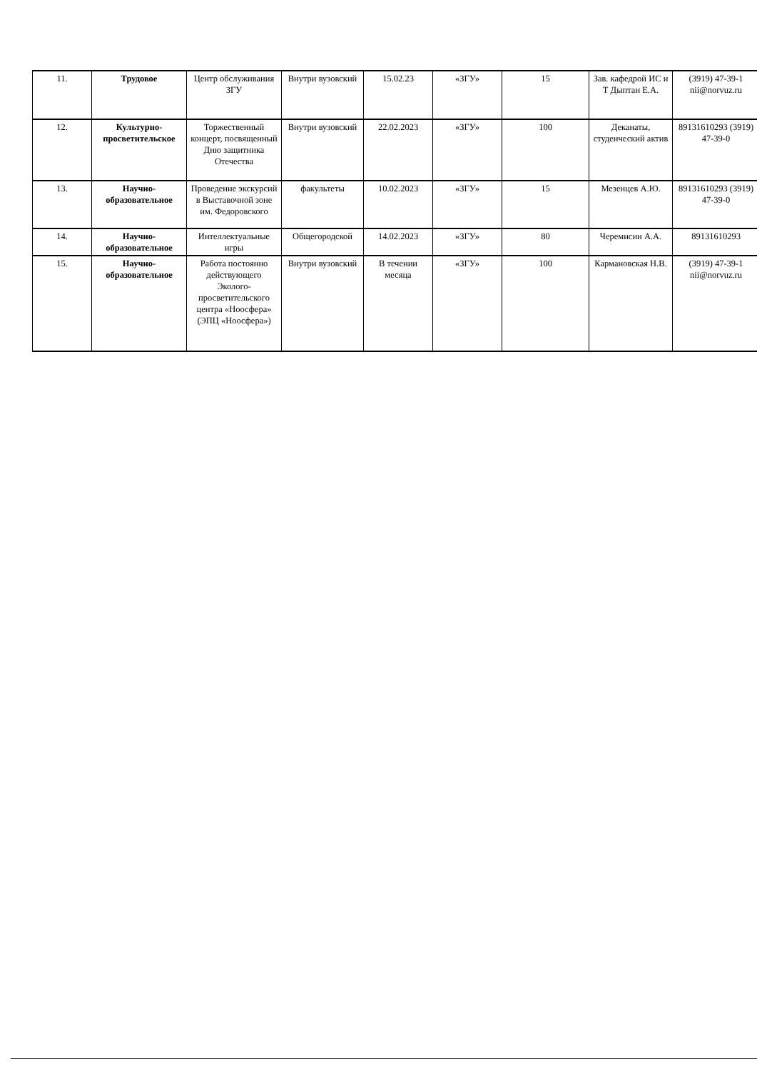| 11. | Трудовое | Центр обслуживания ЗГУ | Внутри вузовский | 15.02.23 | «ЗГУ» | 15 | Зав. кафедрой ИС и Т Дыптан Е.А. | (3919) 47-39-1 nii@norvuz.ru |
| 12. | Культурно-просветительское | Торжественный концерт, посвященный Дню защитника Отечества | Внутри вузовский | 22.02.2023 | «ЗГУ» | 100 | Деканаты, студенческий актив | 89131610293 (3919) 47-39-0 |
| 13. | Научно-образовательное | Проведение экскурсий в Выставочной зоне им. Федоровского | факультеты | 10.02.2023 | «ЗГУ» | 15 | Мезенцев А.Ю. | 89131610293 (3919) 47-39-0 |
| 14. | Научно-образовательное | Интеллектуальные игры | Общегородской | 14.02.2023 | «ЗГУ» | 80 | Черемисин А.А. | 89131610293 |
| 15. | Научно-образовательное | Работа постоянно действующего Эколого-просветительского центра «Ноосфера» (ЭПЦ «Ноосфера») | Внутри вузовский | В течении месяца | «ЗГУ» | 100 | Кармановская Н.В. | (3919) 47-39-1 nii@norvuz.ru |